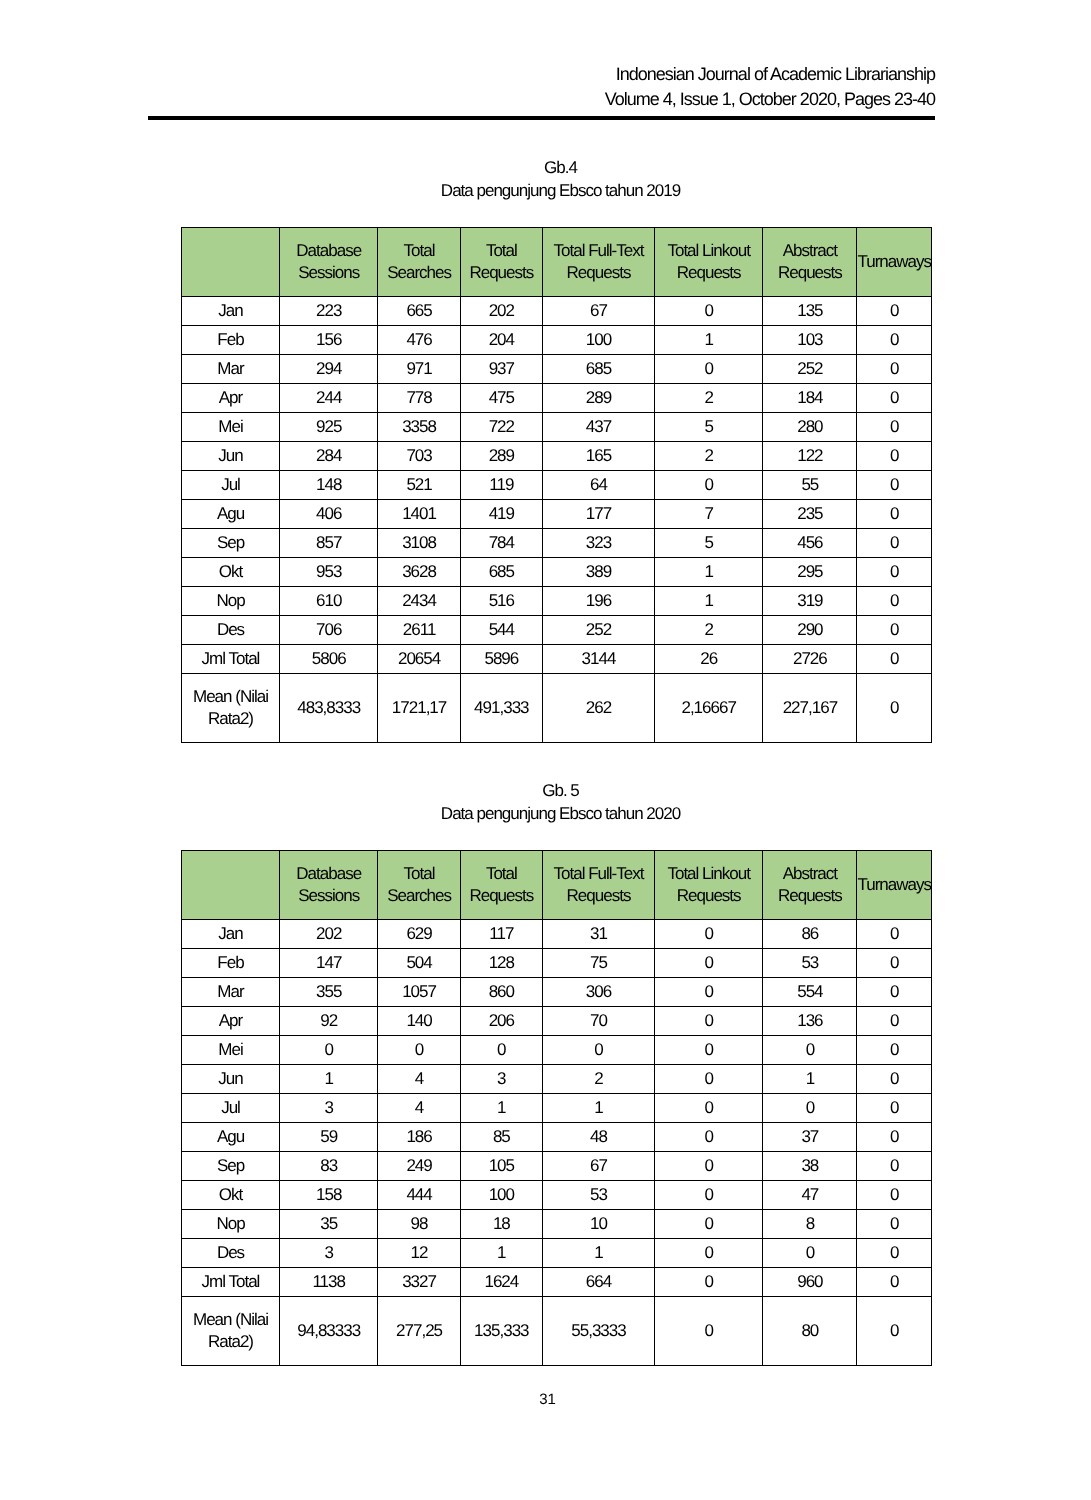Indonesian Journal of Academic Librarianship
Volume 4, Issue 1, October 2020, Pages 23-40
Gb.4
Data pengunjung Ebsco tahun 2019
| | Database Sessions | Total Searches | Total Requests | Total Full-Text Requests | Total Linkout Requests | Abstract Requests | Turnaways |
| --- | --- | --- | --- | --- | --- | --- | --- |
| Jan | 223 | 665 | 202 | 67 | 0 | 135 | 0 |
| Feb | 156 | 476 | 204 | 100 | 1 | 103 | 0 |
| Mar | 294 | 971 | 937 | 685 | 0 | 252 | 0 |
| Apr | 244 | 778 | 475 | 289 | 2 | 184 | 0 |
| Mei | 925 | 3358 | 722 | 437 | 5 | 280 | 0 |
| Jun | 284 | 703 | 289 | 165 | 2 | 122 | 0 |
| Jul | 148 | 521 | 119 | 64 | 0 | 55 | 0 |
| Agu | 406 | 1401 | 419 | 177 | 7 | 235 | 0 |
| Sep | 857 | 3108 | 784 | 323 | 5 | 456 | 0 |
| Okt | 953 | 3628 | 685 | 389 | 1 | 295 | 0 |
| Nop | 610 | 2434 | 516 | 196 | 1 | 319 | 0 |
| Des | 706 | 2611 | 544 | 252 | 2 | 290 | 0 |
| Jml Total | 5806 | 20654 | 5896 | 3144 | 26 | 2726 | 0 |
| Mean (Nilai Rata2) | 483,8333 | 1721,17 | 491,333 | 262 | 2,16667 | 227,167 | 0 |
Gb. 5
Data pengunjung Ebsco tahun 2020
| | Database Sessions | Total Searches | Total Requests | Total Full-Text Requests | Total Linkout Requests | Abstract Requests | Turnaways |
| --- | --- | --- | --- | --- | --- | --- | --- |
| Jan | 202 | 629 | 117 | 31 | 0 | 86 | 0 |
| Feb | 147 | 504 | 128 | 75 | 0 | 53 | 0 |
| Mar | 355 | 1057 | 860 | 306 | 0 | 554 | 0 |
| Apr | 92 | 140 | 206 | 70 | 0 | 136 | 0 |
| Mei | 0 | 0 | 0 | 0 | 0 | 0 | 0 |
| Jun | 1 | 4 | 3 | 2 | 0 | 1 | 0 |
| Jul | 3 | 4 | 1 | 1 | 0 | 0 | 0 |
| Agu | 59 | 186 | 85 | 48 | 0 | 37 | 0 |
| Sep | 83 | 249 | 105 | 67 | 0 | 38 | 0 |
| Okt | 158 | 444 | 100 | 53 | 0 | 47 | 0 |
| Nop | 35 | 98 | 18 | 10 | 0 | 8 | 0 |
| Des | 3 | 12 | 1 | 1 | 0 | 0 | 0 |
| Jml Total | 1138 | 3327 | 1624 | 664 | 0 | 960 | 0 |
| Mean (Nilai Rata2) | 94,83333 | 277,25 | 135,333 | 55,3333 | 0 | 80 | 0 |
31